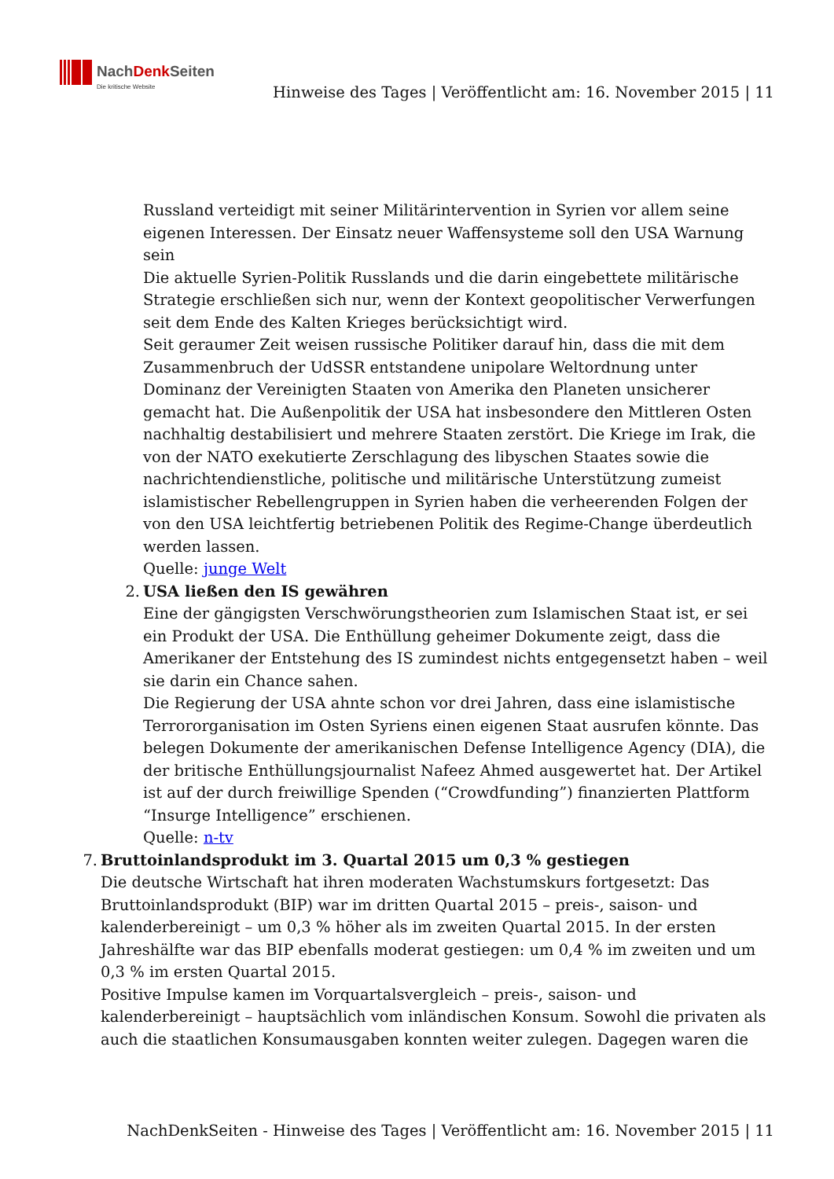NachDenk Seiten
Die kritische Website
Hinweise des Tages | Veröffentlicht am: 16. November 2015 | 11
Russland verteidigt mit seiner Militärintervention in Syrien vor allem seine eigenen Interessen. Der Einsatz neuer Waffensysteme soll den USA Warnung sein
Die aktuelle Syrien-Politik Russlands und die darin eingebettete militärische Strategie erschließen sich nur, wenn der Kontext geopolitischer Verwerfungen seit dem Ende des Kalten Krieges berücksichtigt wird.
Seit geraumer Zeit weisen russische Politiker darauf hin, dass die mit dem Zusammenbruch der UdSSR entstandene unipolare Weltordnung unter Dominanz der Vereinigten Staaten von Amerika den Planeten unsicherer gemacht hat. Die Außenpolitik der USA hat insbesondere den Mittleren Osten nachhaltig destabilisiert und mehrere Staaten zerstört. Die Kriege im Irak, die von der NATO exekutierte Zerschlagung des libyschen Staates sowie die nachrichtendienstliche, politische und militärische Unterstützung zumeist islamistischer Rebellengruppen in Syrien haben die verheerenden Folgen der von den USA leichtfertig betriebenen Politik des Regime-Change überdeutlich werden lassen.
Quelle: junge Welt
2. USA ließen den IS gewähren
Eine der gängigsten Verschwörungstheorien zum Islamischen Staat ist, er sei ein Produkt der USA. Die Enthüllung geheimer Dokumente zeigt, dass die Amerikaner der Entstehung des IS zumindest nichts entgegensetzt haben – weil sie darin ein Chance sahen.
Die Regierung der USA ahnte schon vor drei Jahren, dass eine islamistische Terrororganisation im Osten Syriens einen eigenen Staat ausrufen könnte. Das belegen Dokumente der amerikanischen Defense Intelligence Agency (DIA), die der britische Enthüllungsjournalist Nafeez Ahmed ausgewertet hat. Der Artikel ist auf der durch freiwillige Spenden (“Crowdfunding”) finanzierten Plattform “Insurge Intelligence” erschienen.
Quelle: n-tv
7. Bruttoinlandsprodukt im 3. Quartal 2015 um 0,3 % gestiegen
Die deutsche Wirtschaft hat ihren moderaten Wachstumskurs fortgesetzt: Das Bruttoinlandsprodukt (BIP) war im dritten Quartal 2015 – preis-, saison- und kalenderbereinigt – um 0,3 % höher als im zweiten Quartal 2015. In der ersten Jahreshälfte war das BIP ebenfalls moderat gestiegen: um 0,4 % im zweiten und um 0,3 % im ersten Quartal 2015.
Positive Impulse kamen im Vorquartalsvergleich – preis-, saison- und kalenderbereinigt – hauptsächlich vom inländischen Konsum. Sowohl die privaten als auch die staatlichen Konsumausgaben konnten weiter zulegen. Dagegen waren die
NachDenkSeiten - Hinweise des Tages | Veröffentlicht am: 16. November 2015 | 11